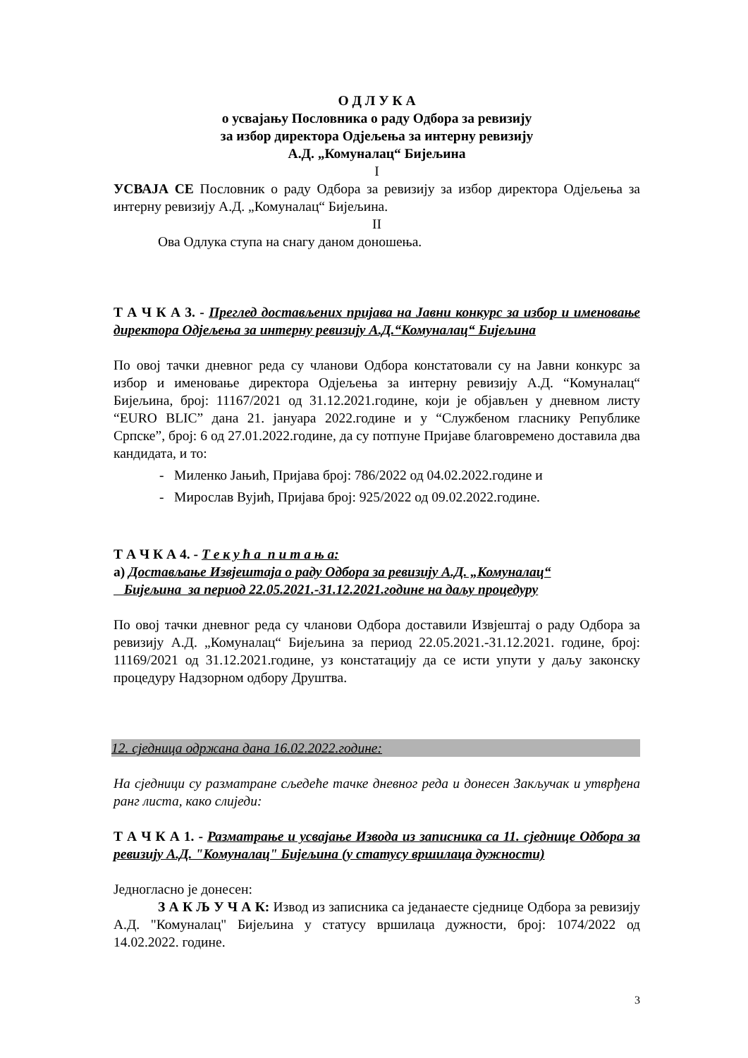О Д Л У К А
о усвајању Пословника о раду Одбора за ревизију
за избор директора Одјељења за интерну ревизију
А.Д. „Комуналац“ Бијељина
I
УСВАЈА СЕ Пословник о раду Одбора за ревизију за избор директора Одјељења за интерну ревизију А.Д. „Комуналац“ Бијељина.
II
Ова Одлука ступа на снагу даном доношења.
Т А Ч К А 3. - Преглед достављених пријава на Јавни конкурс за избор и именовање директора Одјељења за интерну ревизију А.Д.“Комуналац“ Бијељина
По овој тачки дневног реда су чланови Одбора констатовали су на Јавни конкурс за избор и именовање директора Одјељења за интерну ревизију А.Д. “Комуналац“ Бијељина, број: 11167/2021 од 31.12.2021.године, који је објављен у дневном листу “EURO BLIC” дана 21. јануара 2022.године и у “Службеном гласнику Републике Српске”, број: 6 од 27.01.2022.године, да су потпуне Пријаве благовремено доставила два кандидата, и то:
- Миленко Јањић, Пријава број: 786/2022 од 04.02.2022.године и
- Мирослав Вујић, Пријава број: 925/2022 од 09.02.2022.године.
Т А Ч К А 4. - Т е к у ћ а п и т а њ а:
а) Достављање Извјештаја о раду Одбора за ревизију А.Д. „Комуналац“
Бијељина за период 22.05.2021.-31.12.2021.године на даљу процедуру
По овој тачки дневног реда су чланови Одбора доставили Извјештај о раду Одбора за ревизију А.Д. „Комуналац“ Бијељина за период 22.05.2021.-31.12.2021. године, број: 11169/2021 од 31.12.2021.године, уз констатацију да се исти упути у даљу законску процедуру Надзорном одбору Друштва.
12. сједница одржана дана 16.02.2022.године:
На сједници су разматране сљедеће тачке дневног реда и донесен Закључак и утврђена ранг листа, како слиједи:
Т А Ч К А 1. - Разматрање и усвајање Извода из записника са 11. сједнице Одбора за ревизију А.Д. "Комуналац" Бијељина (у статусу вршилаца дужности)
Једногласно је донесен:
З А К Љ У Ч А К: Извод из записника са једанаесте сједнице Одбора за ревизију А.Д. "Комуналац" Бијељина у статусу вршилаца дужности, број: 1074/2022 од 14.02.2022. године.
3